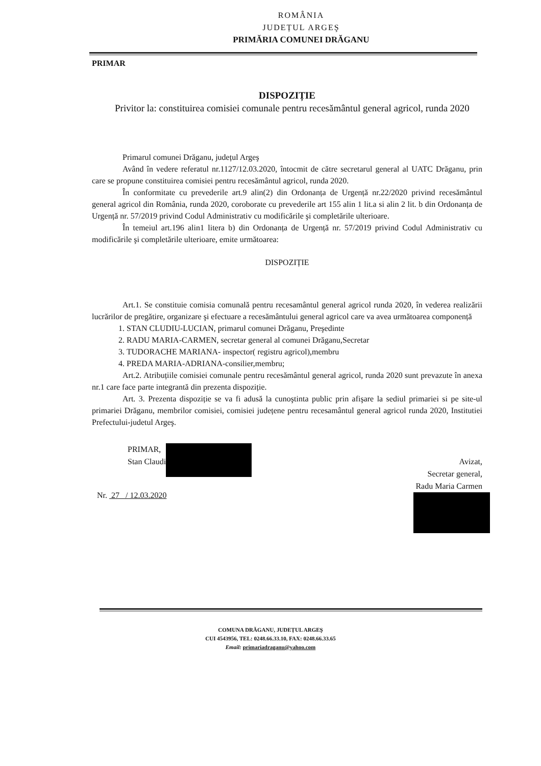ROMÂNIA
JUDEȚUL ARGEŞ
PRIMĂRIA COMUNEI DRĂGANU
PRIMAR
DISPOZIȚIE
Privitor la: constituirea comisiei comunale pentru recesământul general agricol, runda 2020
Primarul comunei Drăganu, județul Argeş
Având în vedere referatul nr.1127/12.03.2020, întocmit de către secretarul general al UATC Drăganu, prin care se propune constituirea comisiei pentru recesământul agricol, runda 2020.
În conformitate cu prevederile art.9 alin(2) din Ordonanța de Urgență nr.22/2020 privind recesământul general agricol din România, runda 2020, coroborate cu prevederile art 155 alin 1 lit.a si alin 2 lit. b din Ordonanța de Urgență nr. 57/2019 privind Codul Administrativ cu modificările şi completările ulterioare.
În temeiul art.196 alin1 litera b) din Ordonanța de Urgență nr. 57/2019 privind Codul Administrativ cu modificările şi completările ulterioare, emite următoarea:
DISPOZIȚIE
Art.1. Se constituie comisia comunală pentru recesamântul general agricol runda 2020, în vederea realizării lucrărilor de pregătire, organizare şi efectuare a recesământului general agricol care va avea următoarea componență
1. STAN CLUDIU-LUCIAN, primarul comunei Drăganu, Preşedinte
2. RADU MARIA-CARMEN, secretar general al comunei Drăganu,Secretar
3. TUDORACHE MARIANA- inspector( registru agricol),membru
4. PREDA MARIA-ADRIANA-consilier,membru;
Art.2. Atribuțiile comisiei comunale pentru recesământul general agricol, runda 2020 sunt prevazute în anexa nr.1 care face parte integrantă din prezenta dispoziție.
Art. 3. Prezenta dispoziție se va fi adusă la cunoştinta public prin afişare la sediul primariei si pe site-ul primariei Drăganu, membrilor comisiei, comisiei județene pentru recesamântul general agricol runda 2020, Institutiei Prefectului-judetul Argeş.
PRIMAR,
Stan Claudi
Nr. 27 / 12.03.2020
Avizat,
Secretar general,
Radu Maria Carmen
COMUNA DRĂGANU, JUDEȚUL ARGEŞ
CUI 4543956, TEL: 0248.66.33.10, FAX: 0248.66.33.65
Email: primariadraganu@yahoo.com